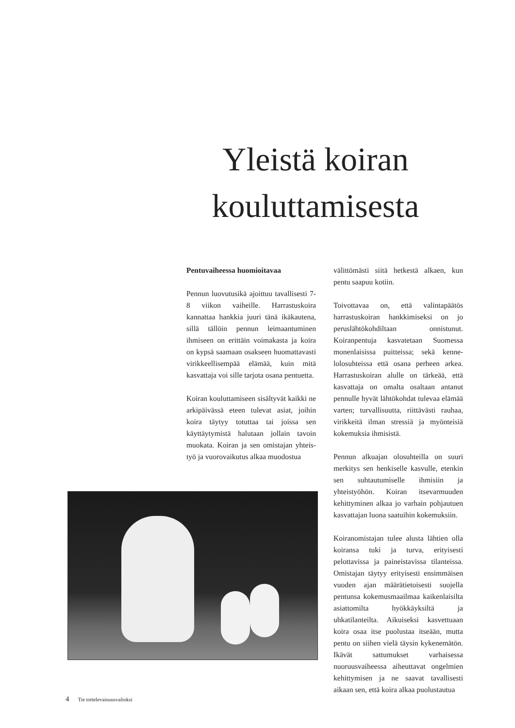Yleistä koiran koulut­tamisesta
Pentuvaiheessa huomioitavaa
Pennun luovutusikä ajoittuu tavallisesti 7-8 viikon vaiheille. Harrastuskoira kannattaa hankkia juuri tänä ikäkautena, sillä tällöin pennun leimaantuminen ihmiseen on erittäin voimakasta ja koira on kypsä saamaan osakseen huomatta­vasti virikkeellisempää elämää, kuin mitä kasvattaja voi sille tarjota osana pentuetta.
Koiran kouluttamiseen sisältyvät kaikki ne arkipäivässä eteen tulevat asiat, joi­hin koira täytyy totuttaa tai joissa sen käyttäytymistä halutaan jollain tavoin muokata. Koiran ja sen omistajan yhteis­työ ja vuorovaikutus alkaa muodostua
välittömästi siitä hetkestä alkaen, kun pentu saapuu kotiin.
Toivottavaa on, että valintapäätös harrastuskoiran hankkimiseksi on jo peruslähtökohdiltaan onnistunut. Koiranpentuja kasvatetaan Suomessa monenlaisissa puitteissa; sekä kenne­lolosuhteissa että osana perheen arkea. Harrastuskoiran alulle on tärkeää, että kasvattaja on omalta osaltaan antanut pennulle hyvät lähtökohdat tulevaa elämää varten; turvallisuutta, riittävästi rauhaa, virikkeitä ilman stressiä ja myönteisiä kokemuksia ihmisistä.
Pennun alkuajan olosuhteilla on suu­ri merkitys sen henkiselle kasvulle, etenkin sen suhtautumiselle ihmisiin ja yhteistyöhön. Koiran itsevarmuuden kehittyminen alkaa jo varhain poh­jautuen kasvattajan luona saatuihin kokemuksiin.
Koiranomistajan tulee alusta lähtien olla koiransa tuki ja turva, erityisesti pelottavissa ja paineistavissa tilanteissa. Omistajan täytyy erityisesti ensimmäi­sen vuoden ajan määrätietoisesti suojella pentunsa kokemusmaailmaa kaiken­laisilta asiattomilta hyökkäyksiltä ja uhkatilanteilta. Aikuiseksi kasvettuaan koira osaa itse puolustaa itseään, mutta pentu on siihen vielä täysin kykene­mätön. Ikävät sattumukset varhaisessa nuoruusvaiheessa aiheuttavat ongelmien kehittymisen ja ne saavat tavallisesti aikaan sen, että koira alkaa puolustautua
4 Tie tottelevaisuusvalioksi